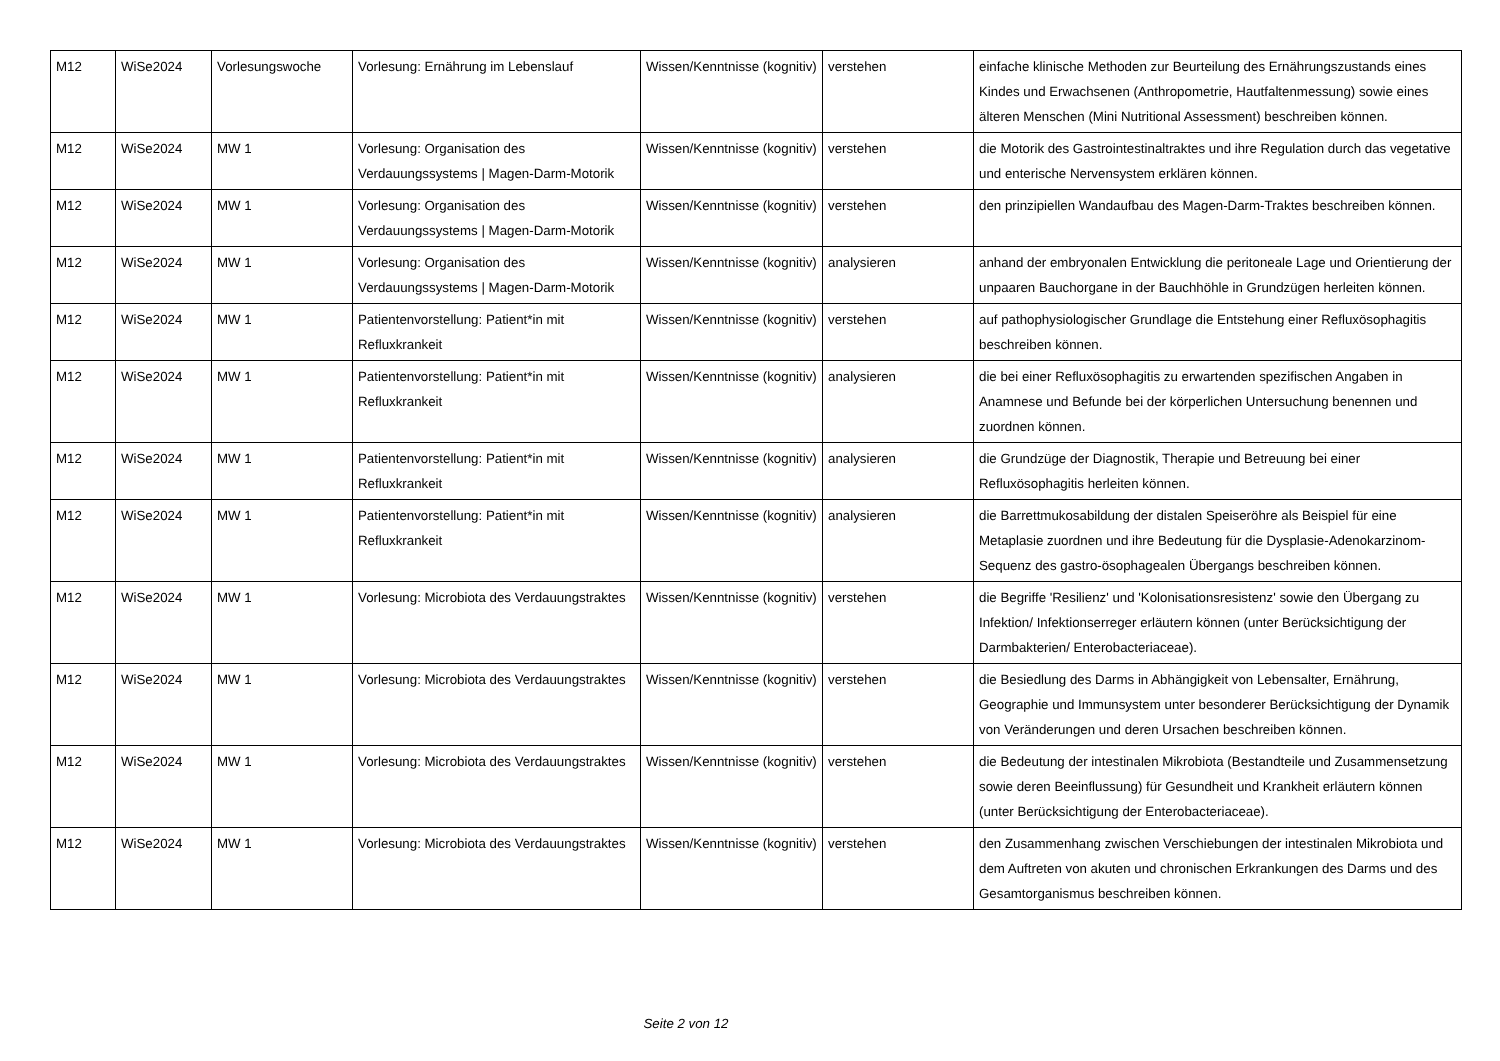| M12 | WiSe2024 | Vorlesungswoche | Vorlesung: Ernährung im Lebenslauf | Wissen/Kenntnisse (kognitiv) | verstehen | einfache klinische Methoden zur Beurteilung des Ernährungszustands eines Kindes und Erwachsenen (Anthropometrie, Hautfaltenmessung) sowie eines älteren Menschen (Mini Nutritional Assessment) beschreiben können. |
| M12 | WiSe2024 | MW 1 | Vorlesung: Organisation des Verdauungssystems / Magen-Darm-Motorik | Wissen/Kenntnisse (kognitiv) | verstehen | die Motorik des Gastrointestinaltraktes und ihre Regulation durch das vegetative und enterische Nervensystem erklären können. |
| M12 | WiSe2024 | MW 1 | Vorlesung: Organisation des Verdauungssystems / Magen-Darm-Motorik | Wissen/Kenntnisse (kognitiv) | verstehen | den prinzipiellen Wandaufbau des Magen-Darm-Traktes beschreiben können. |
| M12 | WiSe2024 | MW 1 | Vorlesung: Organisation des Verdauungssystems / Magen-Darm-Motorik | Wissen/Kenntnisse (kognitiv) | analysieren | anhand der embryonalen Entwicklung die peritoneale Lage und Orientierung der unpaaren Bauchorgane in der Bauchhöhle in Grundzügen herleiten können. |
| M12 | WiSe2024 | MW 1 | Patientenvorstellung: Patient*in mit Refluxkrankeit | Wissen/Kenntnisse (kognitiv) | verstehen | auf pathophysiologischer Grundlage die Entstehung einer Refluxösophagitis beschreiben können. |
| M12 | WiSe2024 | MW 1 | Patientenvorstellung: Patient*in mit Refluxkrankeit | Wissen/Kenntnisse (kognitiv) | analysieren | die bei einer Refluxösophagitis zu erwartenden spezifischen Angaben in Anamnese und Befunde bei der körperlichen Untersuchung benennen und zuordnen können. |
| M12 | WiSe2024 | MW 1 | Patientenvorstellung: Patient*in mit Refluxkrankeit | Wissen/Kenntnisse (kognitiv) | analysieren | die Grundzüge der Diagnostik, Therapie und Betreuung bei einer Refluxösophagitis herleiten können. |
| M12 | WiSe2024 | MW 1 | Patientenvorstellung: Patient*in mit Refluxkrankeit | Wissen/Kenntnisse (kognitiv) | analysieren | die Barrettmukosabildung der distalen Speiseröhre als Beispiel für eine Metaplasie zuordnen und ihre Bedeutung für die Dysplasie-Adenokarzinom-Sequenz des gastro-ösophagealen Übergangs beschreiben können. |
| M12 | WiSe2024 | MW 1 | Vorlesung: Microbiota des Verdauungstraktes | Wissen/Kenntnisse (kognitiv) | verstehen | die Begriffe 'Resilienz' und 'Kolonisationsresistenz' sowie den Übergang zu Infektion/ Infektionserreger erläutern können (unter Berücksichtigung der Darmbakterien/ Enterobacteriaceae). |
| M12 | WiSe2024 | MW 1 | Vorlesung: Microbiota des Verdauungstraktes | Wissen/Kenntnisse (kognitiv) | verstehen | die Besiedlung des Darms in Abhängigkeit von Lebensalter, Ernährung, Geographie und Immunsystem unter besonderer Berücksichtigung der Dynamik von Veränderungen und deren Ursachen beschreiben können. |
| M12 | WiSe2024 | MW 1 | Vorlesung: Microbiota des Verdauungstraktes | Wissen/Kenntnisse (kognitiv) | verstehen | die Bedeutung der intestinalen Mikrobiota (Bestandteile und Zusammensetzung sowie deren Beeinflussung) für Gesundheit und Krankheit erläutern können (unter Berücksichtigung der Enterobacteriaceae). |
| M12 | WiSe2024 | MW 1 | Vorlesung: Microbiota des Verdauungstraktes | Wissen/Kenntnisse (kognitiv) | verstehen | den Zusammenhang zwischen Verschiebungen der intestinalen Mikrobiota und dem Auftreten von akuten und chronischen Erkrankungen des Darms und des Gesamtorganismus beschreiben können. |
Seite 2 von 12